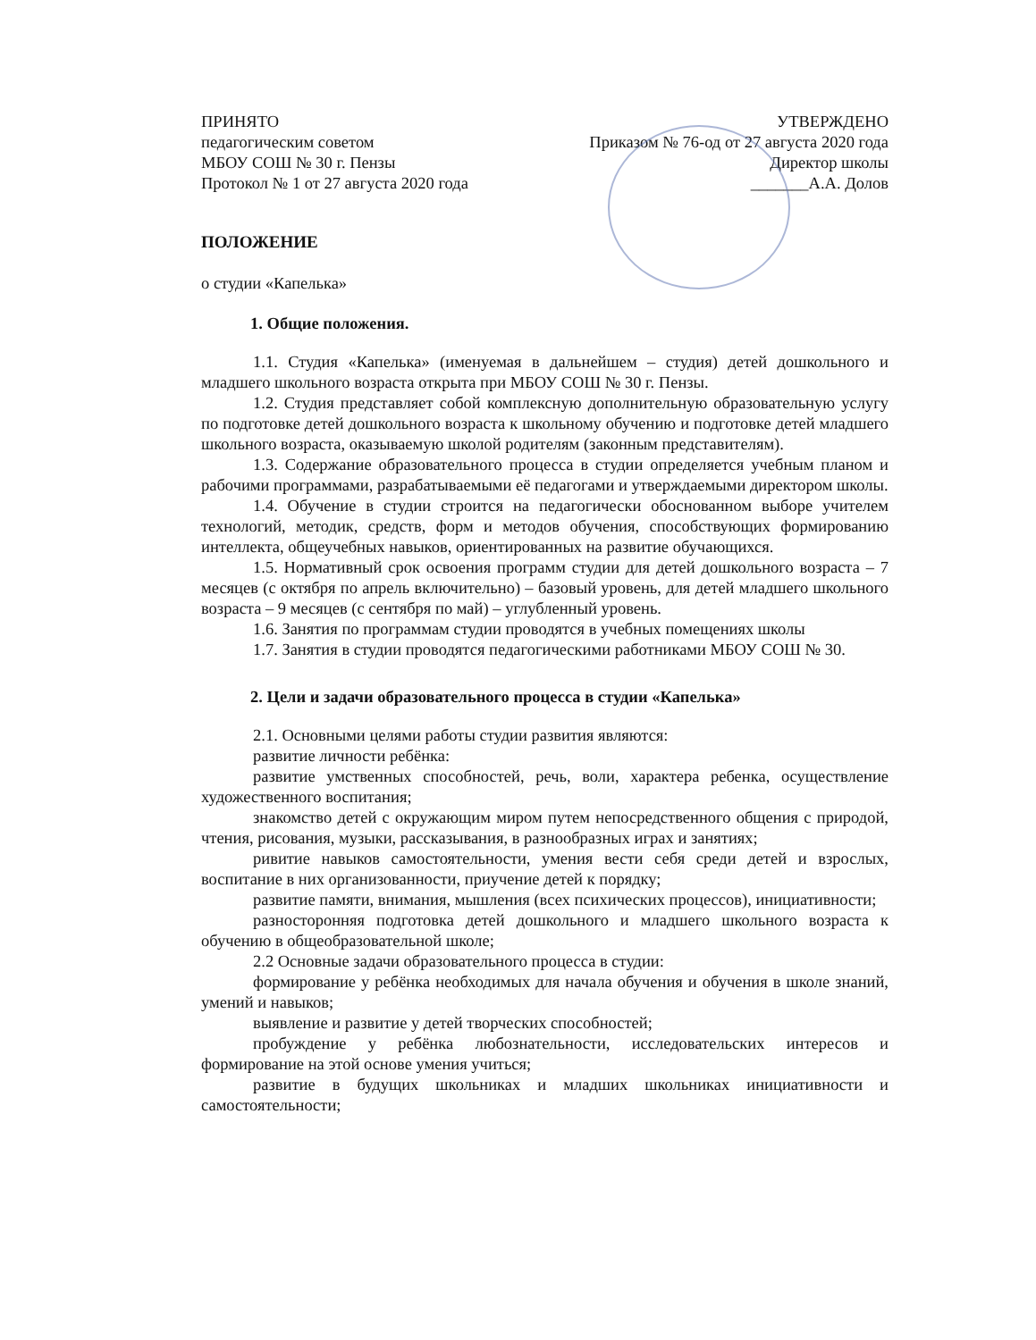ПРИНЯТО
педагогическим советом
МБОУ СОШ № 30 г. Пензы
Протокол № 1 от 27 августа 2020 года
УТВЕРЖДЕНО
Приказом № 76-од от 27 августа 2020 года
Директор школы
_______А.А. Долов
ПОЛОЖЕНИЕ
о студии «Капелька»
1. Общие положения.
1.1. Студия «Капелька» (именуемая в дальнейшем – студия) детей дошкольного и младшего школьного возраста открыта при МБОУ СОШ № 30 г. Пензы.
1.2. Студия представляет собой комплексную дополнительную образовательную услугу по подготовке детей дошкольного возраста к школьному обучению и подготовке детей младшего школьного возраста, оказываемую школой родителям (законным представителям).
1.3. Содержание образовательного процесса в студии определяется учебным планом и рабочими программами, разрабатываемыми её педагогами и утверждаемыми директором школы.
1.4. Обучение в студии строится на педагогически обоснованном выборе учителем технологий, методик, средств, форм и методов обучения, способствующих формированию интеллекта, общеучебных навыков, ориентированных на развитие обучающихся.
1.5. Нормативный срок освоения программ студии для детей дошкольного возраста – 7 месяцев (с октября по апрель включительно) – базовый уровень, для детей младшего школьного возраста – 9 месяцев (с сентября по май) – углубленный уровень.
1.6. Занятия по программам студии проводятся в учебных помещениях школы
1.7. Занятия в студии проводятся педагогическими работниками МБОУ СОШ № 30.
2. Цели и задачи образовательного процесса в студии «Капелька»
2.1. Основными целями работы студии развития являются:
развитие личности ребёнка:
развитие умственных способностей, речь, воли, характера ребенка, осуществление художественного воспитания;
знакомство детей с окружающим миром путем непосредственного общения с природой, чтения, рисования, музыки, рассказывания, в разнообразных играх и занятиях;
ривитие навыков самостоятельности, умения вести себя среди детей и взрослых, воспитание в них организованности, приучение детей к порядку;
развитие памяти, внимания, мышления (всех психических процессов), инициативности;
разносторонняя подготовка детей дошкольного и младшего школьного возраста к обучению в общеобразовательной школе;
2.2 Основные задачи образовательного процесса в студии:
формирование у ребёнка необходимых для начала обучения и обучения в школе знаний, умений и навыков;
выявление и развитие у детей творческих способностей;
пробуждение у ребёнка любознательности, исследовательских интересов и формирование на этой основе умения учиться;
развитие в будущих школьниках и младших школьниках инициативности и самостоятельности;